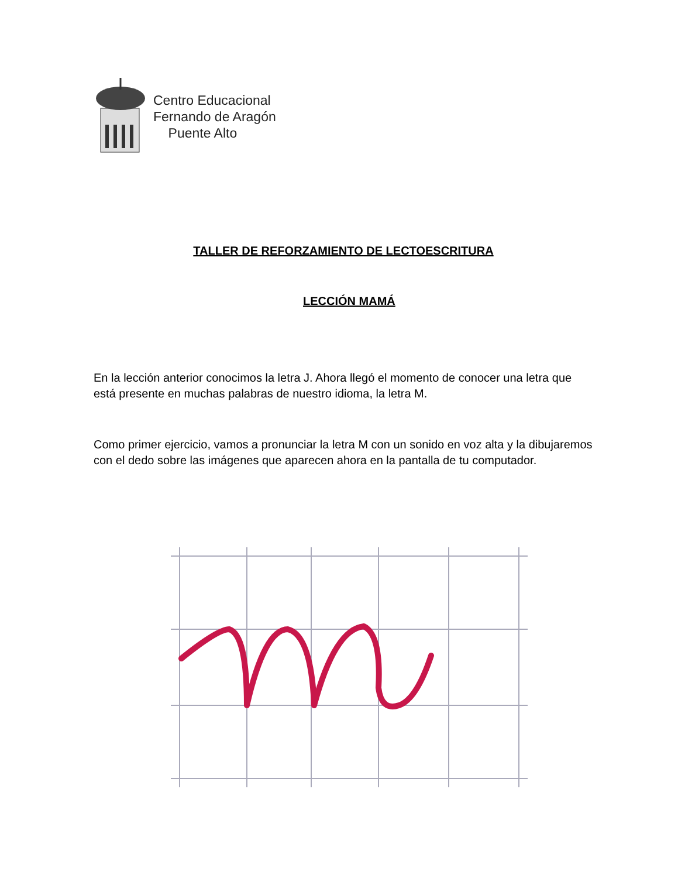Centro Educacional
Fernando de Aragón
Puente Alto
TALLER DE REFORZAMIENTO DE LECTOESCRITURA
LECCIÓN MAMÁ
En la lección anterior conocimos la letra J. Ahora llegó el momento de conocer una letra que está presente en muchas palabras de nuestro idioma, la letra M.
Como primer ejercicio, vamos a pronunciar la letra M con un sonido en voz alta y la dibujaremos con el dedo sobre las imágenes que aparecen ahora en la pantalla de tu computador.